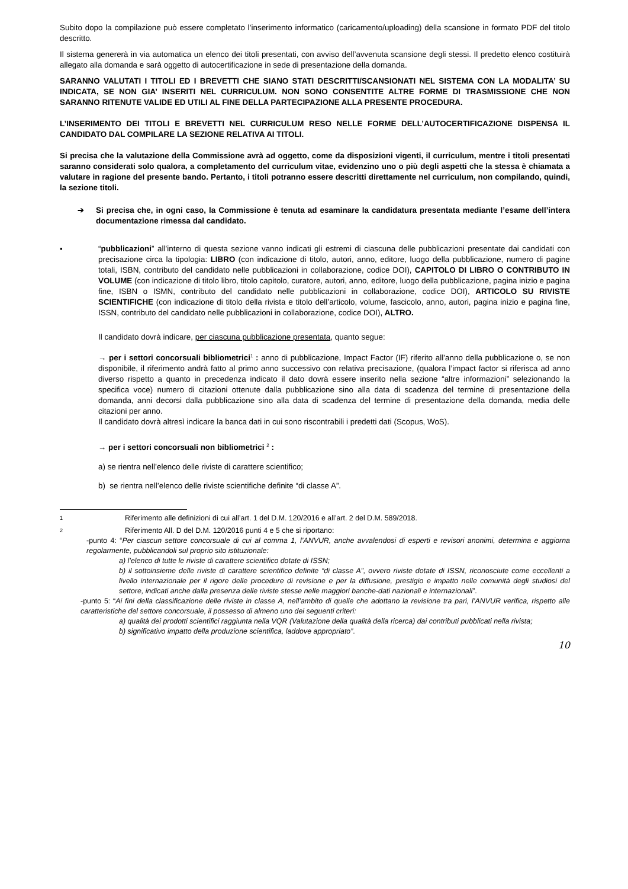Subito dopo la compilazione può essere completato l’inserimento informatico (caricamento/uploading) della scansione in formato PDF del titolo descritto.
Il sistema genererà in via automatica un elenco dei titoli presentati, con avviso dell’avvenuta scansione degli stessi. Il predetto elenco costituirà allegato alla domanda e sarà oggetto di autocertificazione in sede di presentazione della domanda.
SARANNO VALUTATI I TITOLI ED I BREVETTI CHE SIANO STATI DESCRITTI/SCANSIONATI NEL SISTEMA CON LA MODALITA’ SU INDICATA, SE NON GIA’ INSERITI NEL CURRICULUM. NON SONO CONSENTITE ALTRE FORME DI TRASMISSIONE CHE NON SARANNO RITENUTE VALIDE ED UTILI AL FINE DELLA PARTECIPAZIONE ALLA PRESENTE PROCEDURA.
L’INSERIMENTO DEI TITOLI E BREVETTI NEL CURRICULUM RESO NELLE FORME DELL’AUTOCERTIFICAZIONE DISPENSA IL CANDIDATO DAL COMPILARE LA SEZIONE RELATIVA AI TITOLI.
Si precisa che la valutazione della Commissione avrà ad oggetto, come da disposizioni vigenti, il curriculum, mentre i titoli presentati saranno considerati solo qualora, a completamento del curriculum vitae, evidenzino uno o più degli aspetti che la stessa è chiamata a valutare in ragione del presente bando. Pertanto, i titoli potranno essere descritti direttamente nel curriculum, non compilando, quindi, la sezione titoli.
➔ Si precisa che, in ogni caso, la Commissione è tenuta ad esaminare la candidatura presentata mediante l’esame dell’intera documentazione rimessa dal candidato.
▪ “pubblicazioni” all’interno di questa sezione vanno indicati gli estremi di ciascuna delle pubblicazioni presentate dai candidati con precisazione circa la tipologia: LIBRO (con indicazione di titolo, autori, anno, editore, luogo della pubblicazione, numero di pagine totali, ISBN, contributo del candidato nelle pubblicazioni in collaborazione, codice DOI), CAPITOLO DI LIBRO O CONTRIBUTO IN VOLUME (con indicazione di titolo libro, titolo capitolo, curatore, autori, anno, editore, luogo della pubblicazione, pagina inizio e pagina fine, ISBN o ISMN, contributo del candidato nelle pubblicazioni in collaborazione, codice DOI), ARTICOLO SU RIVISTE SCIENTIFICHE (con indicazione di titolo della rivista e titolo dell’articolo, volume, fascicolo, anno, autori, pagina inizio e pagina fine, ISSN, contributo del candidato nelle pubblicazioni in collaborazione, codice DOI), ALTRO.
Il candidato dovrà indicare, per ciascuna pubblicazione presentata, quanto segue:
→ per i settori concorsuali bibliometrici<sup>1</sup> : anno di pubblicazione, Impact Factor (IF) riferito all’anno della pubblicazione o, se non disponibile, il riferimento andrà fatto al primo anno successivo con relativa precisazione, (qualora l’impact factor si riferisca ad anno diverso rispetto a quanto in precedenza indicato il dato dovrà essere inserito nella sezione “altre informazioni” selezionando la specifica voce) numero di citazioni ottenute dalla pubblicazione sino alla data di scadenza del termine di presentazione della domanda, anni decorsi dalla pubblicazione sino alla data di scadenza del termine di presentazione della domanda, media delle citazioni per anno.
Il candidato dovrà altresì indicare la banca dati in cui sono riscontrabili i predetti dati (Scopus, WoS).
→ per i settori concorsuali non bibliometrici <sup>2</sup> :
a) se rientra nell’elenco delle riviste di carattere scientifico;
b) se rientra nell’elenco delle riviste scientifiche definite “di classe A”.
1 Riferimento alle definizioni di cui all’art. 1 del D.M. 120/2016 e all’art. 2 del D.M. 589/2018.
2 Riferimento All. D del D.M. 120/2016 punti 4 e 5 che si riportano:
-punto 4: “Per ciascun settore concorsuale di cui al comma 1, l’ANVUR, anche avvalendosi di esperti e revisori anonimi, determina e aggiorna regolarmente, pubblicandoli sul proprio sito istituzionale:
a) l’elenco di tutte le riviste di carattere scientifico dotate di ISSN;
b) il sottoinsieme delle riviste di carattere scientifico definite “di classe A”, ovvero riviste dotate di ISSN, riconosciute come eccellenti a livello internazionale per il rigore delle procedure di revisione e per la diffusione, prestigio e impatto nelle comunità degli studiosi del settore, indicati anche dalla presenza delle riviste stesse nelle maggiori banche-dati nazionali e internazionali”.
-punto 5: “Ai fini della classificazione delle riviste in classe A, nell’ambito di quelle che adottano la revisione tra pari, l’ANVUR verifica, rispetto alle caratteristiche del settore concorsuale, il possesso di almeno uno dei seguenti criteri:
a) qualità dei prodotti scientifici raggiunta nella VQR (Valutazione della qualità della ricerca) dai contributi pubblicati nella rivista;
b) significativo impatto della produzione scientifica, laddove appropriato”.
10